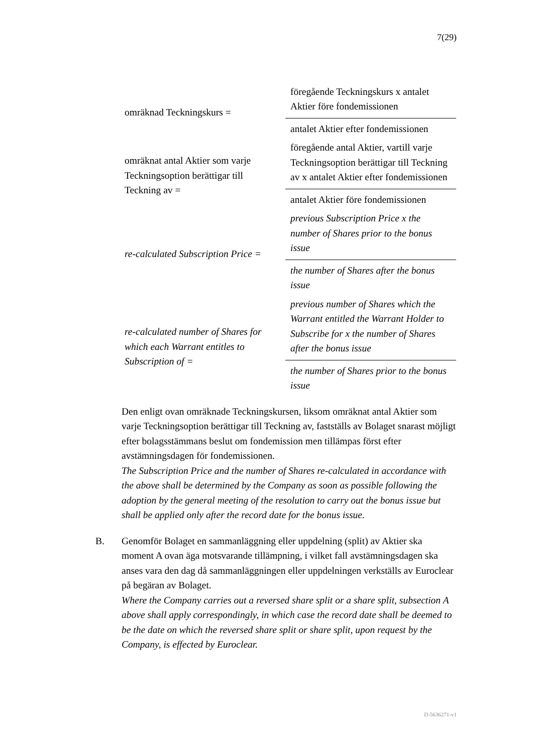7(29)
| omräknad Teckningskurs = | föregående Teckningskurs x antalet Aktier före fondemissionen |
| | antalet Aktier efter fondemissionen |
| omräknat antal Aktier som varje Teckningsoption berättigar till Teckning av = | föregående antal Aktier, vartill varje Teckningsoption berättigar till Teckning av x antalet Aktier efter fondemissionen |
| | antalet Aktier före fondemissionen |
| re-calculated Subscription Price = | previous Subscription Price x the number of Shares prior to the bonus issue |
| | the number of Shares after the bonus issue |
| re-calculated number of Shares for which each Warrant entitles to Subscription of = | previous number of Shares which the Warrant entitled the Warrant Holder to Subscribe for x the number of Shares after the bonus issue |
| | the number of Shares prior to the bonus issue |
Den enligt ovan omräknade Teckningskursen, liksom omräknat antal Aktier som varje Teckningsoption berättigar till Teckning av, fastställs av Bolaget snarast möjligt efter bolagsstämmans beslut om fondemission men tillämpas först efter avstämningsdagen för fondemissionen.
The Subscription Price and the number of Shares re-calculated in accordance with the above shall be determined by the Company as soon as possible following the adoption by the general meeting of the resolution to carry out the bonus issue but shall be applied only after the record date for the bonus issue.
B. Genomför Bolaget en sammanläggning eller uppdelning (split) av Aktier ska moment A ovan äga motsvarande tillämpning, i vilket fall avstämningsdagen ska anses vara den dag då sammanläggningen eller uppdelningen verkställs av Euroclear på begäran av Bolaget.
Where the Company carries out a reversed share split or a share split, subsection A above shall apply correspondingly, in which case the record date shall be deemed to be the date on which the reversed share split or share split, upon request by the Company, is effected by Euroclear.
D-5636271-v1